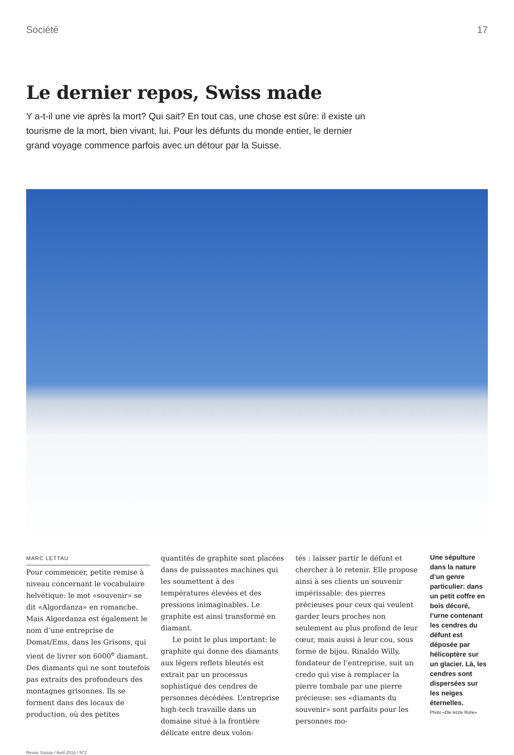Société 17
Le dernier repos, Swiss made
Y a-t-il une vie après la mort? Qui sait? En tout cas, une chose est sûre: il existe un tourisme de la mort, bien vivant, lui. Pour les défunts du monde entier, le dernier grand voyage commence parfois avec un détour par la Suisse.
MARC LETTAU
Pour commencer, petite remise à niveau concernant le vocabulaire helvétique: le mot «souvenir» se dit «Algordanza» en romanche. Mais Algordanza est également le nom d’une entreprise de Domat/Ems, dans les Grisons, qui vient de livrer son 6000<sup>e</sup> diamant. Des diamants qui ne sont toutefois pas extraits des profondeurs des montagnes grisonnes. Ils se forment dans des locaux de production, où des petites
quantités de graphite sont placées dans de puissantes machines qui les soumettent à des températures élevées et des pressions inimaginables. Le graphite est ainsi transformé en diamant.
Le point le plus important: le graphite qui donne des diamants aux légers reflets bleutés est extrait par un processus sophistiqué des cendres de personnes décédées. L’entreprise high-tech travaille dans un domaine situé à la frontière délicate entre deux volon-
tés : laisser partir le défunt et chercher à le retenir. Elle propose ainsi à ses clients un souvenir impérissable: des pierres précieuses pour ceux qui veulent garder leurs proches non seulement au plus profond de leur cœur, mais aussi à leur cou, sous forme de bijou. Rinaldo Willy, fondateur de l’entreprise, suit un credo qui vise à remplacer la pierre tombale par une pierre précieuse: ses «diamants du souvenir» sont parfaits pour les personnes mo-
Une sépulture dans la nature d’un genre particulier: dans un petit coffre en bois décoré, l’urne contenant les cendres du défunt est déposée par hélicoptère sur un glacier. Là, les cendres sont dispersées sur les neiges éternelles.
Photo «Die letzte Ruhe»
Revue Suisse / Avril 2016 / N°2